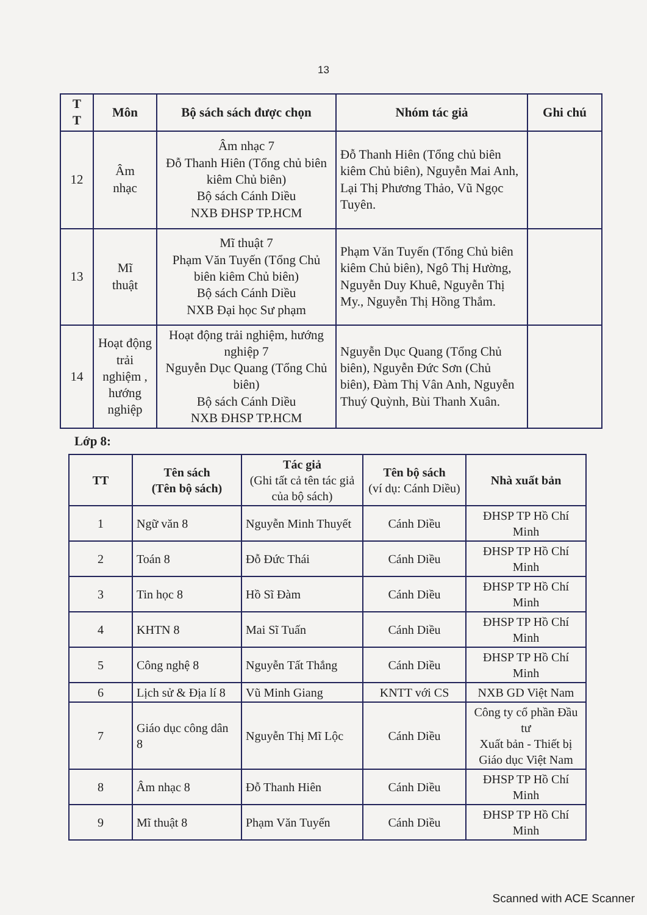13
| T T | Môn | Bộ sách sách được chọn | Nhóm tác giả | Ghi chú |
| --- | --- | --- | --- | --- |
| 12 | Âm nhạc | Âm nhạc 7 Đỗ Thanh Hiên (Tổng chủ biên kiêm Chủ biên) Bộ sách Cánh Diều NXB ĐHSP TP.HCM | Đỗ Thanh Hiên (Tổng chủ biên kiêm Chủ biên), Nguyễn Mai Anh, Lại Thị Phương Thảo, Vũ Ngọc Tuyên. | |
| 13 | Mĩ thuật | Mĩ thuật 7 Phạm Văn Tuyến (Tổng Chủ biên kiêm Chủ biên) Bộ sách Cánh Diều NXB Đại học Sư phạm | Phạm Văn Tuyến (Tổng Chủ biên kiêm Chủ biên), Ngô Thị Hường, Nguyễn Duy Khuê, Nguyễn Thị My., Nguyễn Thị Hồng Thắm. | |
| 14 | Hoạt động trải nghiệm , hướng nghiệp | Hoạt động trải nghiệm, hướng nghiệp 7 Nguyễn Dục Quang (Tổng Chủ biên) Bộ sách Cánh Diều NXB ĐHSP TP.HCM | Nguyễn Dục Quang (Tổng Chủ biên), Nguyễn Đức Sơn (Chủ biên), Đàm Thị Vân Anh, Nguyễn Thuý Quỳnh, Bùi Thanh Xuân. | |
Lớp 8:
| TT | Tên sách (Tên bộ sách) | Tác giả (Ghi tất cả tên tác giả của bộ sách) | Tên bộ sách (ví dụ: Cánh Diều) | Nhà xuất bản |
| --- | --- | --- | --- | --- |
| 1 | Ngữ văn 8 | Nguyễn Minh Thuyết | Cánh Diều | ĐHSP TP Hồ Chí Minh |
| 2 | Toán 8 | Đỗ Đức Thái | Cánh Diều | ĐHSP TP Hồ Chí Minh |
| 3 | Tin học 8 | Hồ Sĩ Đàm | Cánh Diều | ĐHSP TP Hồ Chí Minh |
| 4 | KHTN 8 | Mai Sĩ Tuấn | Cánh Diều | ĐHSP TP Hồ Chí Minh |
| 5 | Công nghệ 8 | Nguyễn Tất Thắng | Cánh Diều | ĐHSP TP Hồ Chí Minh |
| 6 | Lịch sử & Địa lí 8 | Vũ Minh Giang | KNTT với CS | NXB GD Việt Nam |
| 7 | Giáo dục công dân 8 | Nguyễn Thị Mĩ Lộc | Cánh Diều | Công ty cổ phần Đầu tư Xuất bản - Thiết bị Giáo dục Việt Nam |
| 8 | Âm nhạc 8 | Đỗ Thanh Hiên | Cánh Diều | ĐHSP TP Hồ Chí Minh |
| 9 | Mĩ thuật 8 | Phạm Văn Tuyến | Cánh Diều | ĐHSP TP Hồ Chí Minh |
Scanned with ACE Scanner